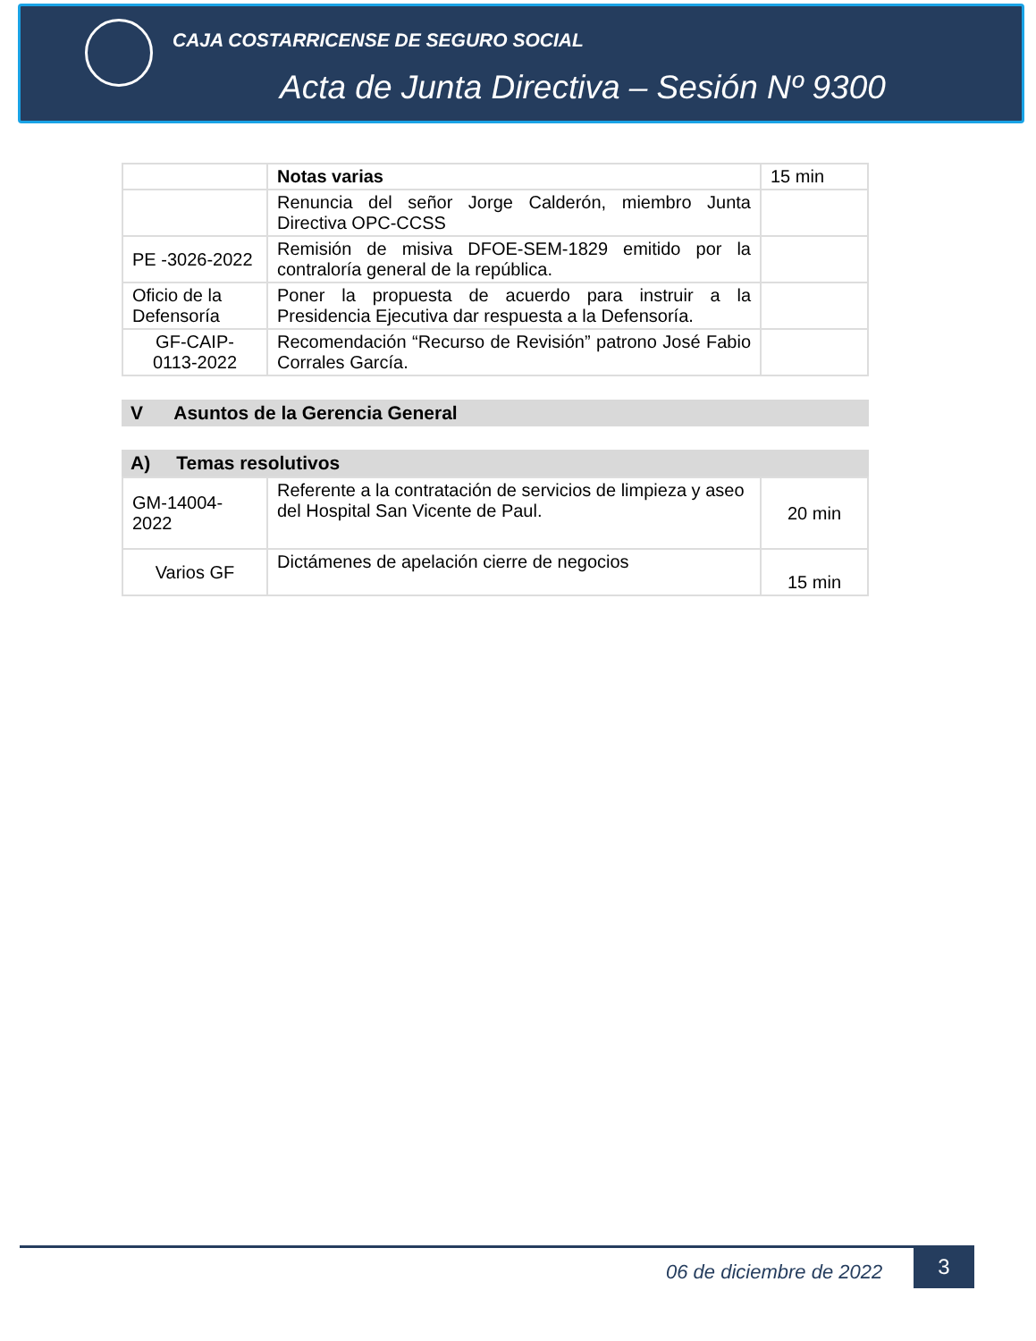CAJA COSTARRICENSE DE SEGURO SOCIAL
Acta de Junta Directiva – Sesión Nº 9300
| | Notas varias | 15 min |
| | Renuncia del señor Jorge Calderón, miembro Junta Directiva OPC-CCSS | |
| PE -3026-2022 | Remisión de misiva DFOE-SEM-1829 emitido por la contraloría general de la república. | |
| Oficio de la Defensoría | Poner la propuesta de acuerdo para instruir a la Presidencia Ejecutiva dar respuesta a la Defensoría. | |
| GF-CAIP- 0113-2022 | Recomendación “Recurso de Revisión” patrono José Fabio Corrales García. | |
V Asuntos de la Gerencia General
A) Temas resolutivos
| GM-14004- 2022 | Referente a la contratación de servicios de limpieza y aseo del Hospital San Vicente de Paul. | 20 min |
| Varios GF | Dictámenes de apelación cierre de negocios | 15 min |
06 de diciembre de 2022
3